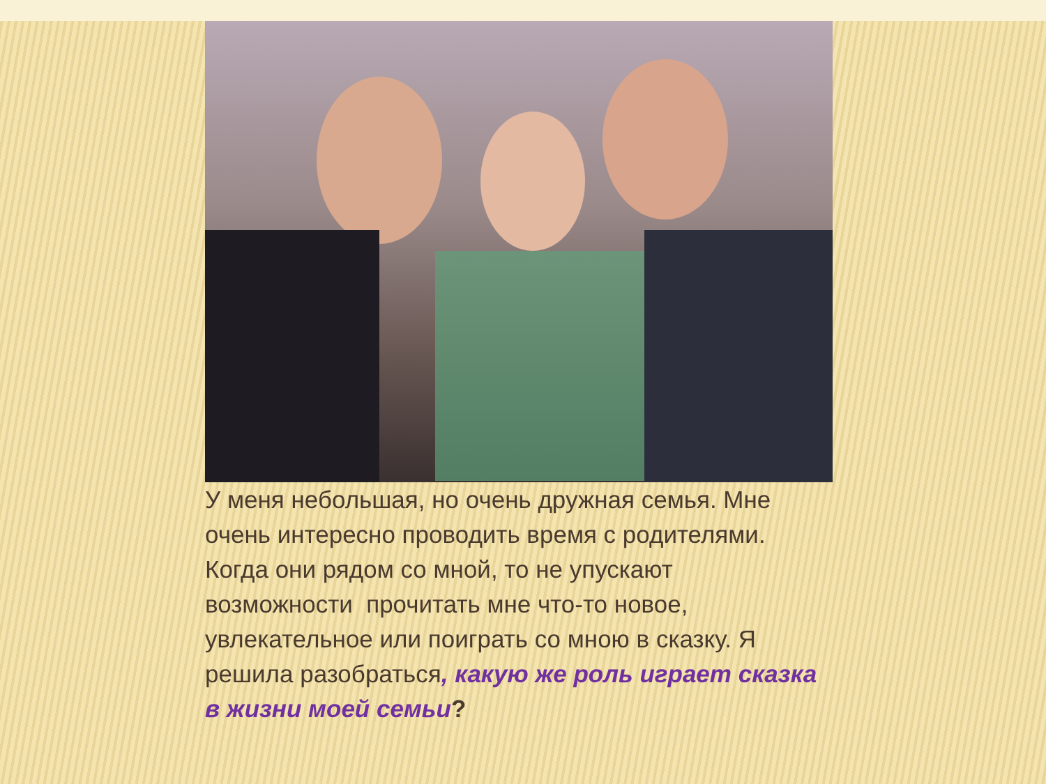У меня небольшая, но очень дружная семья. Мне очень интересно проводить время с родителями. Когда они рядом со мной, то не упускают возможности прочитать мне что-то новое, увлекательное или поиграть со мною в сказку. Я решила разобраться, какую же роль играет сказка в жизни моей семьи?